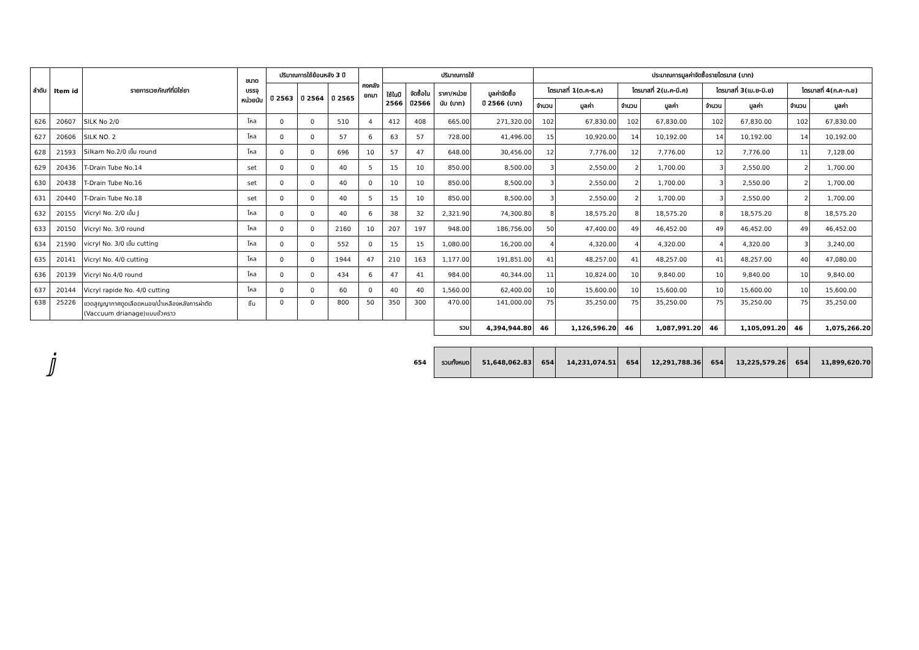| ลำดับ | Item id | รายการเวชภัณฑ์ที่มิใช่ยา | ขนาด บรรจุ หน่วยนับ | ปริมาณการใช้ย้อนหลัง 3 ปี | | | คงคลัง ยกมา | ปริมาณการใช้ | | | | ประมาณการมูลค่าจัดซื้อรายไตรมาส (บาท) | | | | | | | |
| --- | --- | --- | --- | --- | --- | --- | --- | --- | --- | --- | --- | --- | --- | --- | --- | --- | --- | --- | --- |
| | | | | ปี 2563 | ปี 2564 | ปี 2565 | | ใช้ในปี 2566 | จัดซื้อใน ปี2566 | ราคา/หน่วย นับ (บาท) | มูลค่าจัดซื้อ ปี 2566 (บาท) | ไตรมาสที่ 1(ต.ค-ธ.ค) | | ไตรมาสที่ 2(ม.ค-มี.ค) | | ไตรมาสที่ 3(เม.ย-มิ.ย) | | ไตรมาสที่ 4(ก.ค-ก.ย) | |
| | | | | | | | | | | | | จำนวน | มูลค่า | จำนวน | มูลค่า | จำนวน | มูลค่า | จำนวน | มูลค่า |
| 626 | 20607 | SILK No 2/0 | โหล | 0 | 0 | 510 | 4 | 412 | 408 | 665.00 | 271,320.00 | 102 | 67,830.00 | 102 | 67,830.00 | 102 | 67,830.00 | 102 | 67,830.00 |
| 627 | 20606 | SILK NO. 2 | โหล | 0 | 0 | 57 | 6 | 63 | 57 | 728.00 | 41,496.00 | 15 | 10,920.00 | 14 | 10,192.00 | 14 | 10,192.00 | 14 | 10,192.00 |
| 628 | 21593 | Silkam No.2/0 เข็ม round | โหล | 0 | 0 | 696 | 10 | 57 | 47 | 648.00 | 30,456.00 | 12 | 7,776.00 | 12 | 7,776.00 | 12 | 7,776.00 | 11 | 7,128.00 |
| 629 | 20436 | T-Drain Tube No.14 | set | 0 | 0 | 40 | 5 | 15 | 10 | 850.00 | 8,500.00 | 3 | 2,550.00 | 2 | 1,700.00 | 3 | 2,550.00 | 2 | 1,700.00 |
| 630 | 20438 | T-Drain Tube No.16 | set | 0 | 0 | 40 | 0 | 10 | 10 | 850.00 | 8,500.00 | 3 | 2,550.00 | 2 | 1,700.00 | 3 | 2,550.00 | 2 | 1,700.00 |
| 631 | 20440 | T-Drain Tube No.18 | set | 0 | 0 | 40 | 5 | 15 | 10 | 850.00 | 8,500.00 | 3 | 2,550.00 | 2 | 1,700.00 | 3 | 2,550.00 | 2 | 1,700.00 |
| 632 | 20155 | Vicryl No. 2/0 เข็ม J | โหล | 0 | 0 | 40 | 6 | 38 | 32 | 2,321.90 | 74,300.80 | 8 | 18,575.20 | 8 | 18,575.20 | 8 | 18,575.20 | 8 | 18,575.20 |
| 633 | 20150 | Vicryl No. 3/0 round | โหล | 0 | 0 | 2160 | 10 | 207 | 197 | 948.00 | 186,756.00 | 50 | 47,400.00 | 49 | 46,452.00 | 49 | 46,452.00 | 49 | 46,452.00 |
| 634 | 21590 | vicryl No. 3/0 เข็ม cutting | โหล | 0 | 0 | 552 | 0 | 15 | 15 | 1,080.00 | 16,200.00 | 4 | 4,320.00 | 4 | 4,320.00 | 4 | 4,320.00 | 3 | 3,240.00 |
| 635 | 20141 | Vicryl No. 4/0 cutting | โหล | 0 | 0 | 1944 | 47 | 210 | 163 | 1,177.00 | 191,851.00 | 41 | 48,257.00 | 41 | 48,257.00 | 41 | 48,257.00 | 40 | 47,080.00 |
| 636 | 20139 | Vicryl No.4/0 round | โหล | 0 | 0 | 434 | 6 | 47 | 41 | 984.00 | 40,344.00 | 11 | 10,824.00 | 10 | 9,840.00 | 10 | 9,840.00 | 10 | 9,840.00 |
| 637 | 20144 | Vicryl rapide No. 4/0 cutting | โหล | 0 | 0 | 60 | 0 | 40 | 40 | 1,560.00 | 62,400.00 | 10 | 15,600.00 | 10 | 15,600.00 | 10 | 15,600.00 | 10 | 15,600.00 |
| 638 | 25226 | ขวดสูญญากาศดูดเลือดหนอง/น้ำเหลืองหลังการผ่าตัด (Vaccuum drianage)แบบชั่วคราว | ชิ้น | 0 | 0 | 800 | 50 | 350 | 300 | 470.00 | 141,000.00 | 75 | 35,250.00 | 75 | 35,250.00 | 75 | 35,250.00 | 75 | 35,250.00 |
| | | | | | | | | | | รวม | 4,394,944.80 | 46 | 1,126,596.20 | 46 | 1,087,991.20 | 46 | 1,105,091.20 | 46 | 1,075,266.20 |
| ⅉ | | | | | | | | | 654 | รวมทั้งหมด | 51,648,062.83 | 654 | 14,231,074.51 | 654 | 12,291,788.36 | 654 | 13,225,579.26 | 654 | 11,899,620.70 |